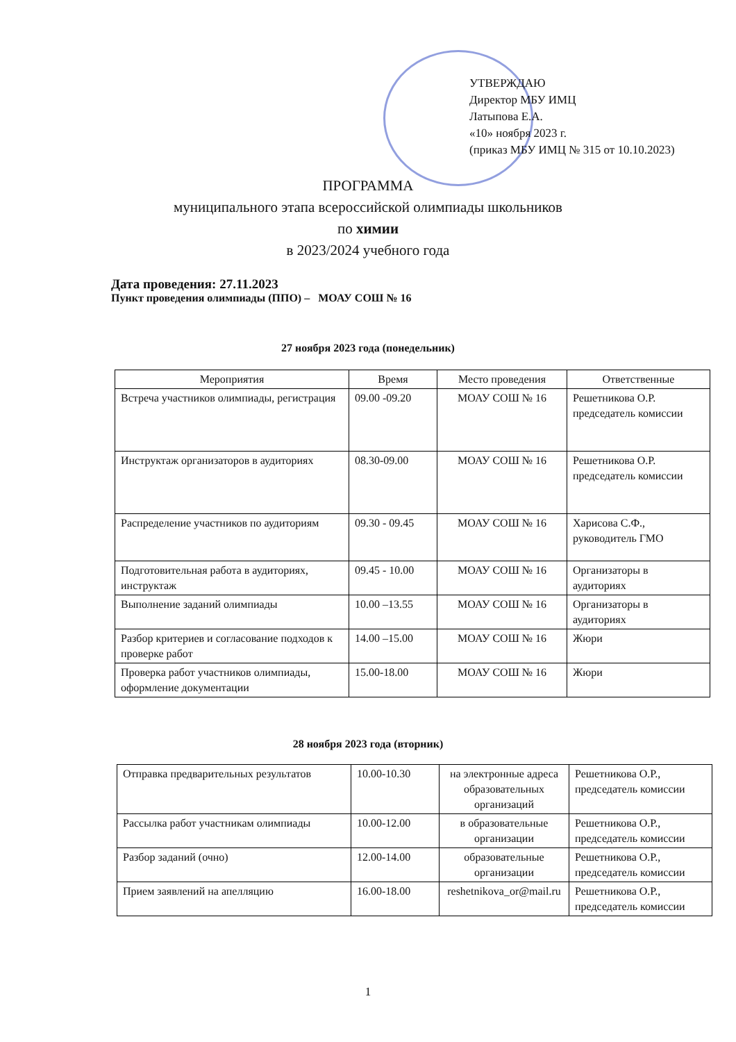УТВЕРЖДАЮ
Директор МБУ ИМЦ
Латыпова Е.А.
«10» ноября 2023 г.
(приказ МБУ ИМЦ № 315 от 10.10.2023)
ПРОГРАММА
муниципального этапа всероссийской олимпиады школьников
по химии
в 2023/2024 учебного года
Дата проведения: 27.11.2023
Пункт проведения олимпиады (ППО) – МОАУ СОШ № 16
27 ноября 2023 года (понедельник)
| Мероприятия | Время | Место проведения | Ответственные |
| --- | --- | --- | --- |
| Встреча участников олимпиады, регистрация | 09.00 -09.20 | МОАУ СОШ № 16 | Решетникова О.Р. председатель комиссии |
| Инструктаж организаторов в аудиториях | 08.30-09.00 | МОАУ СОШ № 16 | Решетникова О.Р. председатель комиссии |
| Распределение участников по аудиториям | 09.30 - 09.45 | МОАУ СОШ № 16 | Харисова С.Ф., руководитель ГМО |
| Подготовительная работа в аудиториях, инструктаж | 09.45 - 10.00 | МОАУ СОШ № 16 | Организаторы в аудиториях |
| Выполнение заданий олимпиады | 10.00 –13.55 | МОАУ СОШ № 16 | Организаторы в аудиториях |
| Разбор критериев и согласование подходов к проверке работ | 14.00 –15.00 | МОАУ СОШ № 16 | Жюри |
| Проверка работ участников олимпиады, оформление документации | 15.00-18.00 | МОАУ СОШ № 16 | Жюри |
28 ноября 2023 года (вторник)
| Отправка предварительных результатов | 10.00-10.30 | на электронные адреса образовательных организаций | Решетникова О.Р., председатель комиссии |
| Рассылка работ участникам олимпиады | 10.00-12.00 | в образовательные организации | Решетникова О.Р., председатель комиссии |
| Разбор заданий (очно) | 12.00-14.00 | образовательные организации | Решетникова О.Р., председатель комиссии |
| Прием заявлений на апелляцию | 16.00-18.00 | reshetnikova_or@mail.ru | Решетникова О.Р., председатель комиссии |
1